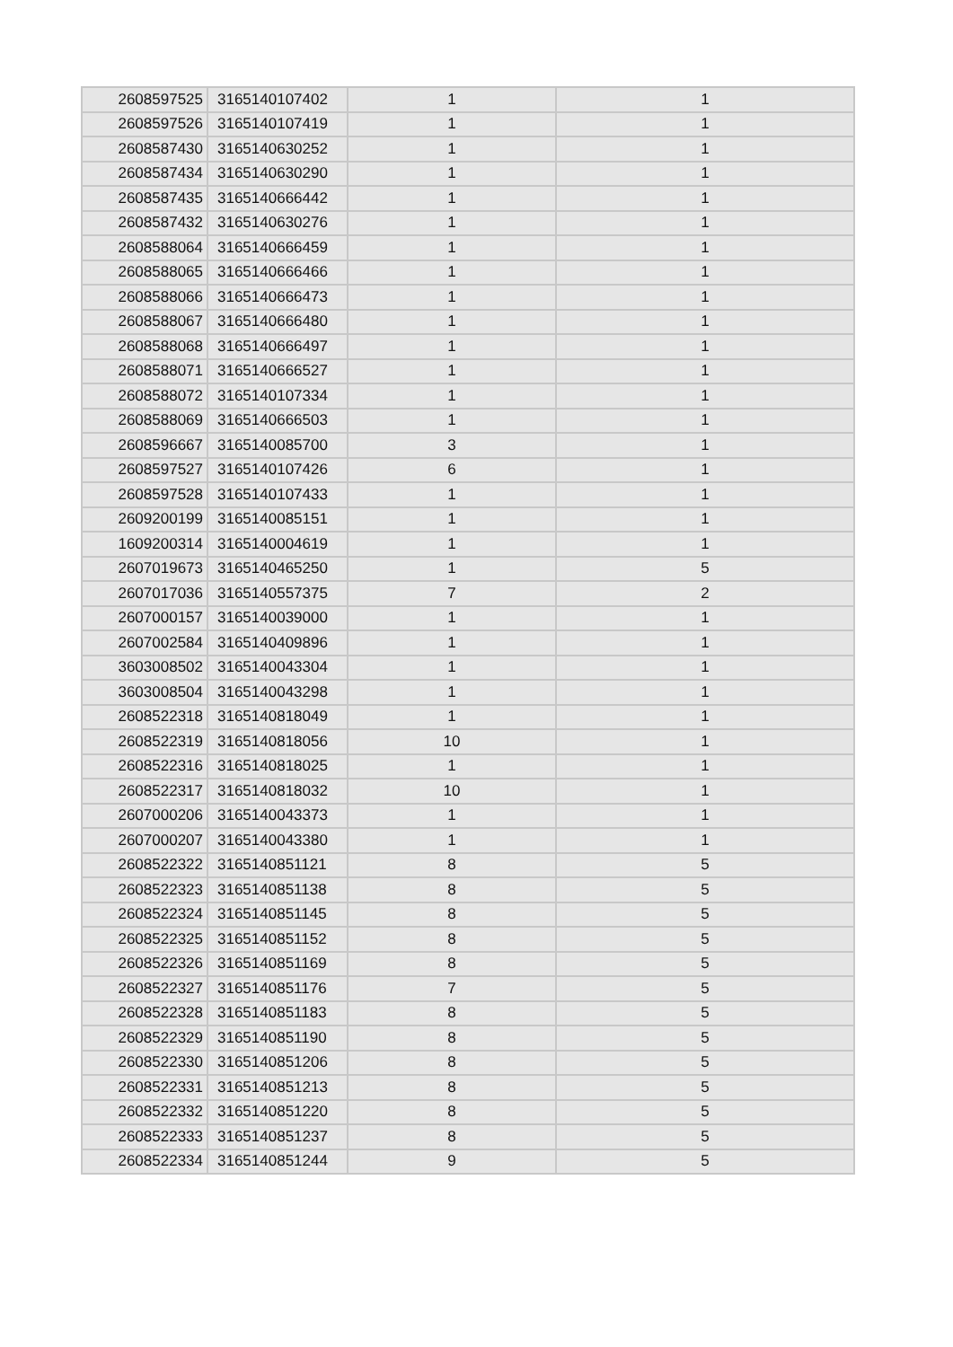| 2608597525 | 3165140107402 | 1 | 1 |
| 2608597526 | 3165140107419 | 1 | 1 |
| 2608587430 | 3165140630252 | 1 | 1 |
| 2608587434 | 3165140630290 | 1 | 1 |
| 2608587435 | 3165140666442 | 1 | 1 |
| 2608587432 | 3165140630276 | 1 | 1 |
| 2608588064 | 3165140666459 | 1 | 1 |
| 2608588065 | 3165140666466 | 1 | 1 |
| 2608588066 | 3165140666473 | 1 | 1 |
| 2608588067 | 3165140666480 | 1 | 1 |
| 2608588068 | 3165140666497 | 1 | 1 |
| 2608588071 | 3165140666527 | 1 | 1 |
| 2608588072 | 3165140107334 | 1 | 1 |
| 2608588069 | 3165140666503 | 1 | 1 |
| 2608596667 | 3165140085700 | 3 | 1 |
| 2608597527 | 3165140107426 | 6 | 1 |
| 2608597528 | 3165140107433 | 1 | 1 |
| 2609200199 | 3165140085151 | 1 | 1 |
| 1609200314 | 3165140004619 | 1 | 1 |
| 2607019673 | 3165140465250 | 1 | 5 |
| 2607017036 | 3165140557375 | 7 | 2 |
| 2607000157 | 3165140039000 | 1 | 1 |
| 2607002584 | 3165140409896 | 1 | 1 |
| 3603008502 | 3165140043304 | 1 | 1 |
| 3603008504 | 3165140043298 | 1 | 1 |
| 2608522318 | 3165140818049 | 1 | 1 |
| 2608522319 | 3165140818056 | 10 | 1 |
| 2608522316 | 3165140818025 | 1 | 1 |
| 2608522317 | 3165140818032 | 10 | 1 |
| 2607000206 | 3165140043373 | 1 | 1 |
| 2607000207 | 3165140043380 | 1 | 1 |
| 2608522322 | 3165140851121 | 8 | 5 |
| 2608522323 | 3165140851138 | 8 | 5 |
| 2608522324 | 3165140851145 | 8 | 5 |
| 2608522325 | 3165140851152 | 8 | 5 |
| 2608522326 | 3165140851169 | 8 | 5 |
| 2608522327 | 3165140851176 | 7 | 5 |
| 2608522328 | 3165140851183 | 8 | 5 |
| 2608522329 | 3165140851190 | 8 | 5 |
| 2608522330 | 3165140851206 | 8 | 5 |
| 2608522331 | 3165140851213 | 8 | 5 |
| 2608522332 | 3165140851220 | 8 | 5 |
| 2608522333 | 3165140851237 | 8 | 5 |
| 2608522334 | 3165140851244 | 9 | 5 |